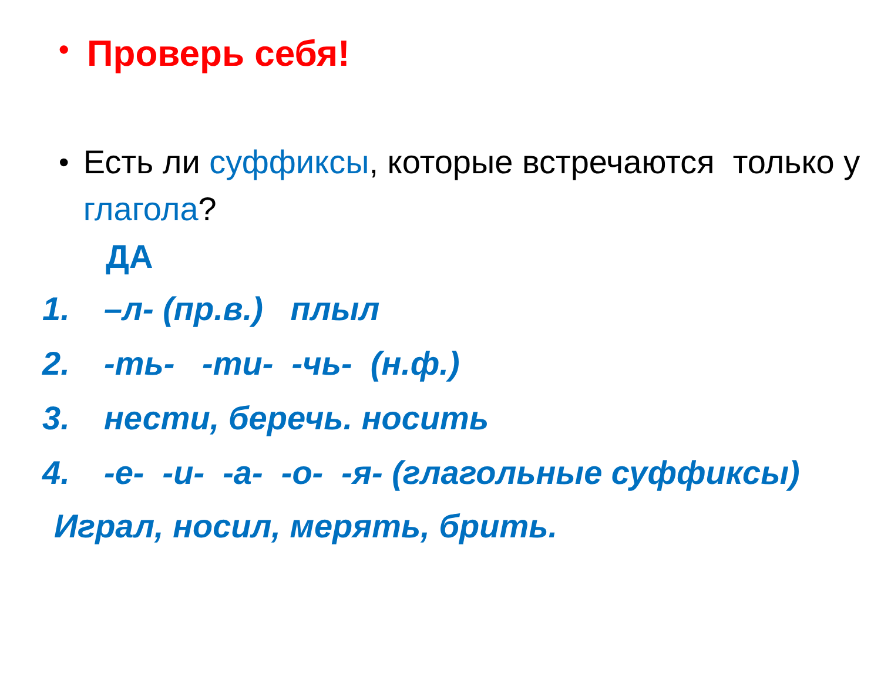•
Проверь себя!
• Есть ли суффиксы, которые встречаются только у глагола?
ДА
1. –л- (пр.в.) плыл
2. -ть- -ти- -чь- (н.ф.)
3. нести, беречь. носить
4. -е- -и- -а- -о- -я- (глагольные суффиксы)
Играл, носил, мерять, брить.